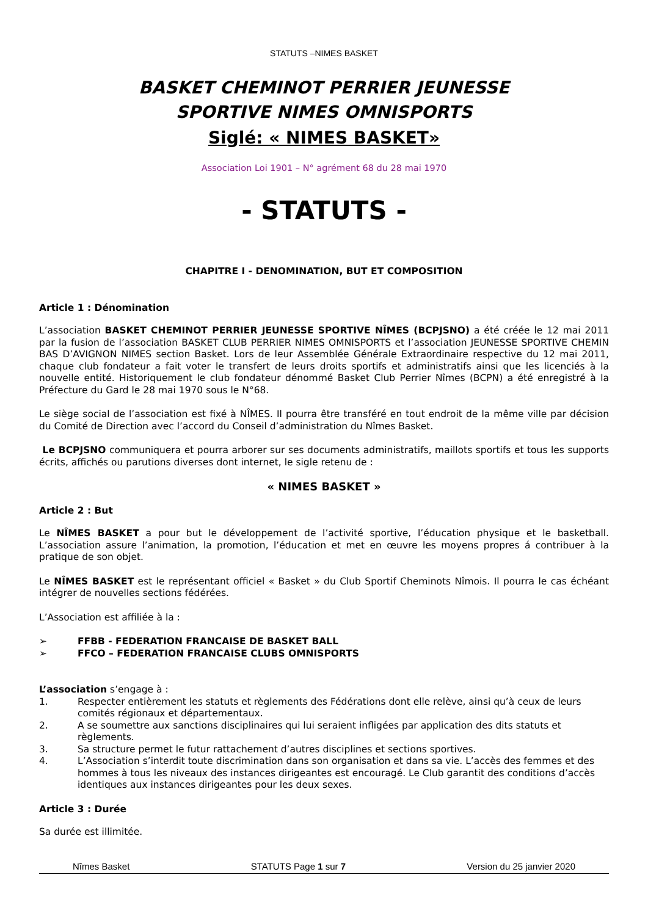STATUTS –NIMES BASKET
BASKET CHEMINOT PERRIER JEUNESSE
SPORTIVE NIMES OMNISPORTS
Siglé: « NIMES BASKET»
Association Loi 1901 – N° agrément 68 du 28 mai 1970
- STATUTS -
CHAPITRE I - DENOMINATION, BUT ET COMPOSITION
Article 1 : Dénomination
L’association BASKET CHEMINOT PERRIER JEUNESSE SPORTIVE NÎMES (BCPJSNO) a été créée le 12 mai 2011 par la fusion de l’association BASKET CLUB PERRIER NIMES OMNISPORTS et l’association JEUNESSE SPORTIVE CHEMIN BAS D’AVIGNON NIMES section Basket. Lors de leur Assemblée Générale Extraordinaire respective du 12 mai 2011, chaque club fondateur a fait voter le transfert de leurs droits sportifs et administratifs ainsi que les licenciés à la nouvelle entité. Historiquement le club fondateur dénommé Basket Club Perrier Nîmes (BCPN) a été enregistré à la Préfecture du Gard le 28 mai 1970 sous le N°68.
Le siège social de l’association est fixé à NÎMES. Il pourra être transféré en tout endroit de la même ville par décision du Comité de Direction avec l’accord du Conseil d’administration du Nîmes Basket.
Le BCPJSNO communiquera et pourra arborer sur ses documents administratifs, maillots sportifs et tous les supports écrits, affichés ou parutions diverses dont internet, le sigle retenu de :
« NIMES BASKET »
Article 2 : But
Le NÎMES BASKET a pour but le développement de l’activité sportive, l’éducation physique et le basketball. L’association assure l’animation, la promotion, l’éducation et met en œuvre les moyens propres á contribuer à la pratique de son objet.
Le NÎMES BASKET est le représentant officiel « Basket » du Club Sportif Cheminots Nîmois. Il pourra le cas échéant intégrer de nouvelles sections fédérées.
L’Association est affiliée à la :
➢ FFBB - FEDERATION FRANCAISE DE BASKET BALL
➢ FFCO – FEDERATION FRANCAISE CLUBS OMNISPORTS
L’association s’engage à :
1. Respecter entièrement les statuts et règlements des Fédérations dont elle relève, ainsi qu’à ceux de leurs comités régionaux et départementaux.
2. A se soumettre aux sanctions disciplinaires qui lui seraient infligées par application des dits statuts et règlements.
3. Sa structure permet le futur rattachement d’autres disciplines et sections sportives.
4. L’Association s’interdit toute discrimination dans son organisation et dans sa vie. L’accès des femmes et des hommes à tous les niveaux des instances dirigeantes est encouragé. Le Club garantit des conditions d’accès identiques aux instances dirigeantes pour les deux sexes.
Article 3 : Durée
Sa durée est illimitée.
Nîmes Basket STATUTS Page 1 sur 7 Version du 25 janvier 2020